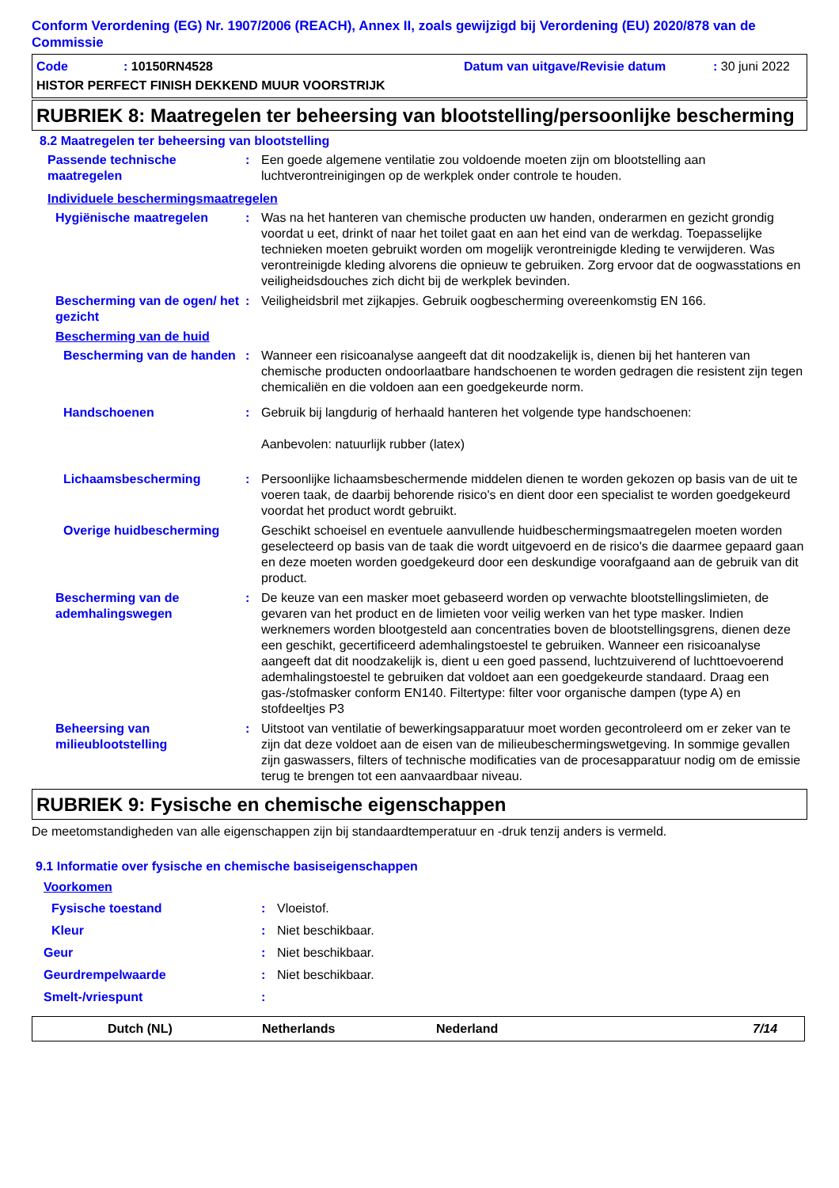Conform Verordening (EG) Nr. 1907/2006 (REACH), Annex II, zoals gewijzigd bij Verordening (EU) 2020/878 van de Commissie
Code: 10150RN4528 Datum van uitgave/Revisie datum: 30 juni 2022
HISTOR PERFECT FINISH DEKKEND MUUR VOORSTRIJK
RUBRIEK 8: Maatregelen ter beheersing van blootstelling/persoonlijke bescherming
8.2 Maatregelen ter beheersing van blootstelling
Passende technische maatregelen
: Een goede algemene ventilatie zou voldoende moeten zijn om blootstelling aan luchtverontreinigingen op de werkplek onder controle te houden.
Individuele beschermingsmaatregelen
Hygiënische maatregelen : Was na het hanteren van chemische producten uw handen, onderarmen en gezicht grondig voordat u eet, drinkt of naar het toilet gaat en aan het eind van de werkdag. Toepasselijke technieken moeten gebruikt worden om mogelijk verontreinigde kleding te verwijderen. Was verontreinigde kleding alvorens die opnieuw te gebruiken. Zorg ervoor dat de oogwasstations en veiligheidsdouches zich dicht bij de werkplek bevinden.
Bescherming van de ogen/ het gezicht
: Veiligheidsbril met zijkapjes. Gebruik oogbescherming overeenkomstig EN 166.
Bescherming van de huid
Bescherming van de handen
: Wanneer een risicoanalyse aangeeft dat dit noodzakelijk is, dienen bij het hanteren van chemische producten ondoorlaatbare handschoenen te worden gedragen die resistent zijn tegen chemicaliën en die voldoen aan een goedgekeurde norm.
Handschoenen : Gebruik bij langdurig of herhaald hanteren het volgende type handschoenen:
Aanbevolen: natuurlijk rubber (latex)
Lichaamsbescherming : Persoonlijke lichaamsbeschermende middelen dienen te worden gekozen op basis van de uit te voeren taak, de daarbij behorende risico's en dient door een specialist te worden goedgekeurd voordat het product wordt gebruikt.
Overige huidbescherming Geschikt schoeisel en eventuele aanvullende huidbeschermingsmaatregelen moeten worden geselecteerd op basis van de taak die wordt uitgevoerd en de risico's die daarmee gepaard gaan en deze moeten worden goedgekeurd door een deskundige voorafgaand aan de gebruik van dit product.
Bescherming van de ademhalingswegen
: De keuze van een masker moet gebaseerd worden op verwachte blootstellingslimieten, de gevaren van het product en de limieten voor veilig werken van het type masker. Indien werknemers worden blootgesteld aan concentraties boven de blootstellingsgrens, dienen deze een geschikt, gecertificeerd ademhalingstoestel te gebruiken. Wanneer een risicoanalyse aangeeft dat dit noodzakelijk is, dient u een goed passend, luchtzuiverend of luchttoevoerend ademhalingstoestel te gebruiken dat voldoet aan een goedgekeurde standaard. Draag een gas-/stofmasker conform EN140. Filtertype: filter voor organische dampen (type A) en stofdeeltjes P3
Beheersing van milieublootstelling
: Uitstoot van ventilatie of bewerkingsapparatuur moet worden gecontroleerd om er zeker van te zijn dat deze voldoet aan de eisen van de milieubeschermingswetgeving. In sommige gevallen zijn gaswassers, filters of technische modificaties van de procesapparatuur nodig om de emissie terug te brengen tot een aanvaardbaar niveau.
RUBRIEK 9: Fysische en chemische eigenschappen
De meetomstandigheden van alle eigenschappen zijn bij standaardtemperatuur en -druk tenzij anders is vermeld.
9.1 Informatie over fysische en chemische basiseigenschappen
Voorkomen
Fysische toestand : Vloeistof.
Kleur : Niet beschikbaar.
Geur : Niet beschikbaar.
Geurdrempelwaarde : Niet beschikbaar.
Smelt-/vriespunt :
Dutch (NL) Netherlands Nederland 7/14